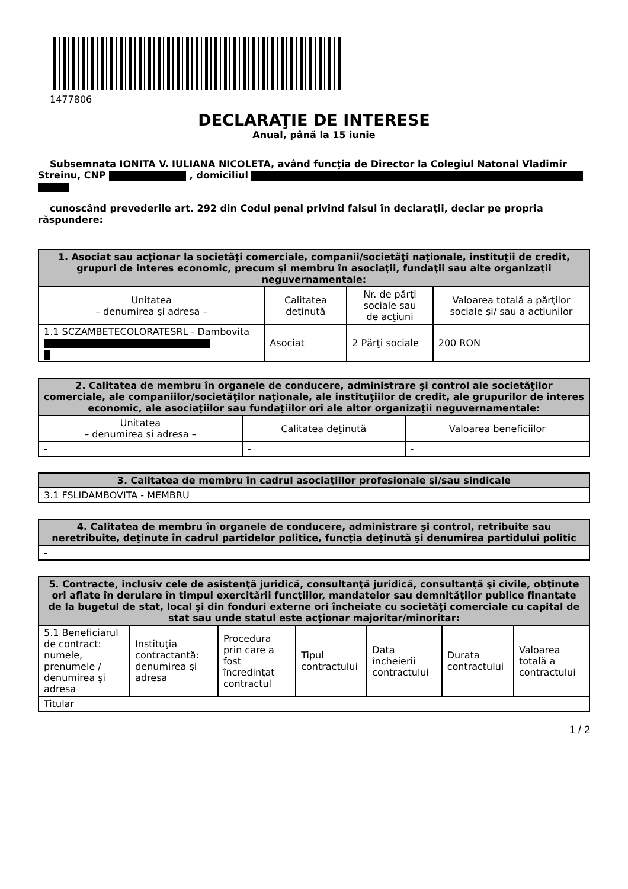1477806
DECLARAŢIE DE INTERESE
Anual, până la 15 iunie
Subsemnata IONITA V. IULIANA NICOLETA, având funcţia de Director la Colegiul Natonal Vladimir Streinu, CNP , domiciliul
cunoscând prevederile art. 292 din Codul penal privind falsul în declaraţii, declar pe propria răspundere:
| 1. Asociat sau acţionar la societăţi comerciale, companii/societăţi naţionale, instituţii de credit, grupuri de interes economic, precum şi membru în asociaţii, fundaţii sau alte organizaţii neguvernamentale: | | | |
| --- | --- | --- | --- |
| Unitatea – denumirea şi adresa – | Calitatea deţinută | Nr. de părţi sociale sau de acţiuni | Valoarea totală a părţilor sociale şi/ sau a acţiunilor |
| 1.1 SCZAMBETECOLORATESRL - Dambovita | Asociat | 2 Părţi sociale | 200 RON |
| 2. Calitatea de membru în organele de conducere, administrare şi control ale societăţilor comerciale, ale companiilor/societăţilor naţionale, ale instituţiilor de credit, ale grupurilor de interes economic, ale asociaţiilor sau fundaţiilor ori ale altor organizaţii neguvernamentale: | | |
| --- | --- | --- |
| Unitatea – denumirea şi adresa – | Calitatea deţinută | Valoarea beneficiilor |
| - | - | - |
| 3. Calitatea de membru în cadrul asociaţiilor profesionale şi/sau sindicale |
| --- |
| 3.1 FSLIDAMBOVITA - MEMBRU |
| 4. Calitatea de membru în organele de conducere, administrare şi control, retribuite sau neretribuite, deţinute în cadrul partidelor politice, funcţia deţinută şi denumirea partidului politic |
| --- |
| - |
| 5. Contracte, inclusiv cele de asistenţă juridică, consultanţă juridică, consultanţă şi civile, obţinute ori aflate în derulare în timpul exercitării funcţiilor, mandatelor sau demnităţilor publice finanţate de la bugetul de stat, local şi din fonduri externe ori încheiate cu societăţi comerciale cu capital de stat sau unde statul este acţionar majoritar/minoritar: | | | | | | |
| --- | --- | --- | --- | --- | --- | --- |
| 5.1 Beneficiarul de contract: numele, prenumele / denumirea şi adresa | Instituţia contractantă: denumirea şi adresa | Procedura prin care a fost încredinţat contractul | Tipul contractului | Data încheierii contractului | Durata contractului | Valoarea totală a contractului |
| Titular | | | | | | |
1 / 2